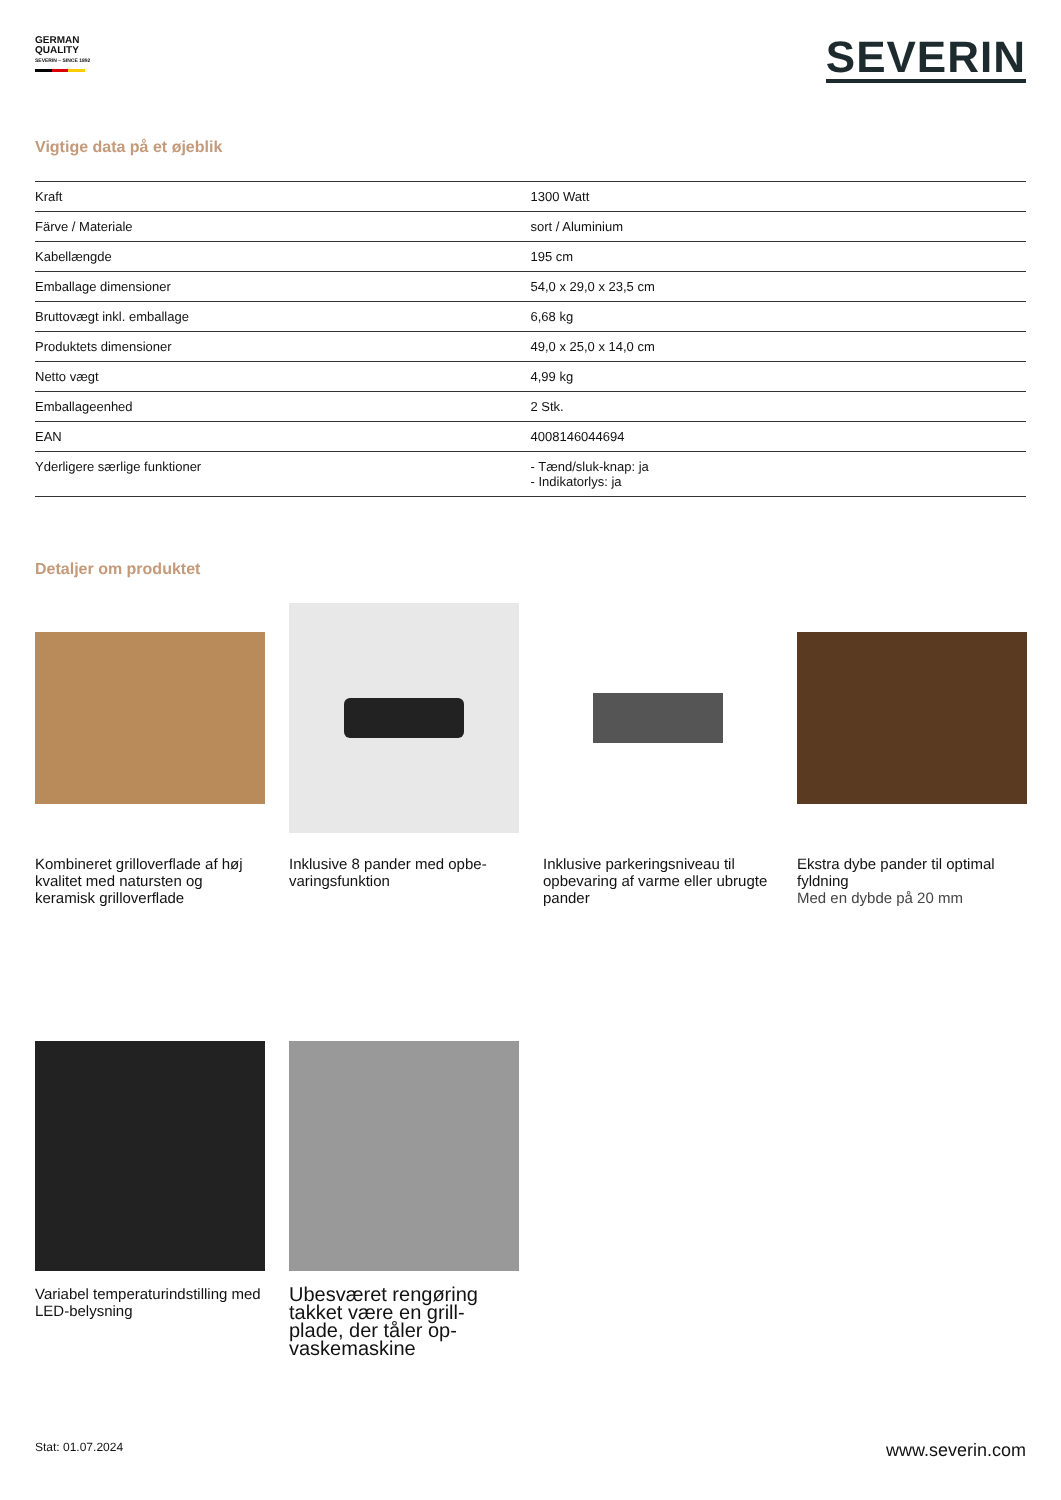GERMAN
QUALITY
SEVERIN – SINCE 1892
SEVERIN
Vigtige data på et øjeblik
| Kraft | 1300 Watt |
| Färve / Materiale | sort / Aluminium |
| Kabellængde | 195 cm |
| Emballage dimensioner | 54,0 x 29,0 x 23,5 cm |
| Bruttovægt inkl. emballage | 6,68 kg |
| Produktets dimensioner | 49,0 x 25,0 x 14,0 cm |
| Netto vægt | 4,99 kg |
| Emballageenhed | 2 Stk. |
| EAN | 4008146044694 |
| Yderligere særlige funktioner | - Tænd/sluk-knap: ja - Indikatorlys: ja |
Detaljer om produktet
Kombineret grilloverflade af høj kvalitet med natursten og keramisk grilloverflade
Inklusive 8 pander med opbe-varingsfunktion
Inklusive parkeringsniveau til opbevaring af varme eller ubrugte pander
Ekstra dybe pander til optimal fyldning
Med en dybde på 20 mm
Variabel temperaturindstilling med LED-belysning
Ubesværet rengøring takket være en grill-plade, der tåler op-vaskemaskine
Stat: 01.07.2024 www.severin.com